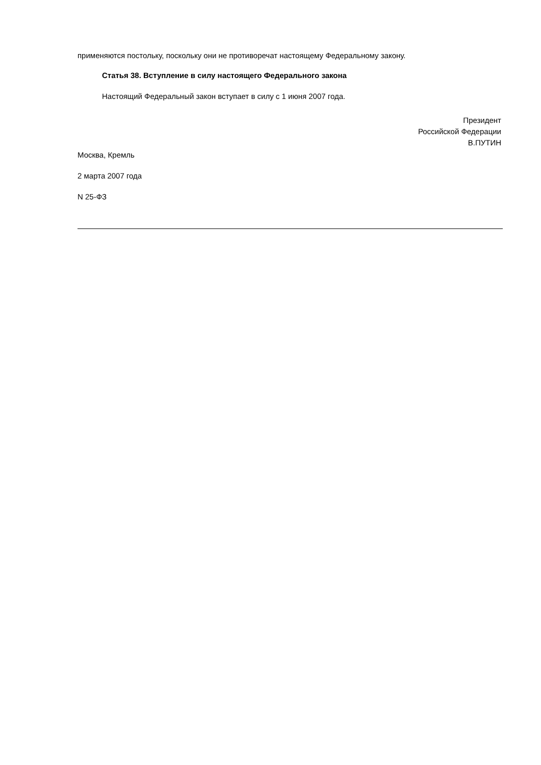применяются постольку, поскольку они не противоречат настоящему Федеральному закону.
Статья 38. Вступление в силу настоящего Федерального закона
Настоящий Федеральный закон вступает в силу с 1 июня 2007 года.
Президент
Российской Федерации
В.ПУТИН
Москва, Кремль
2 марта 2007 года
N 25-ФЗ